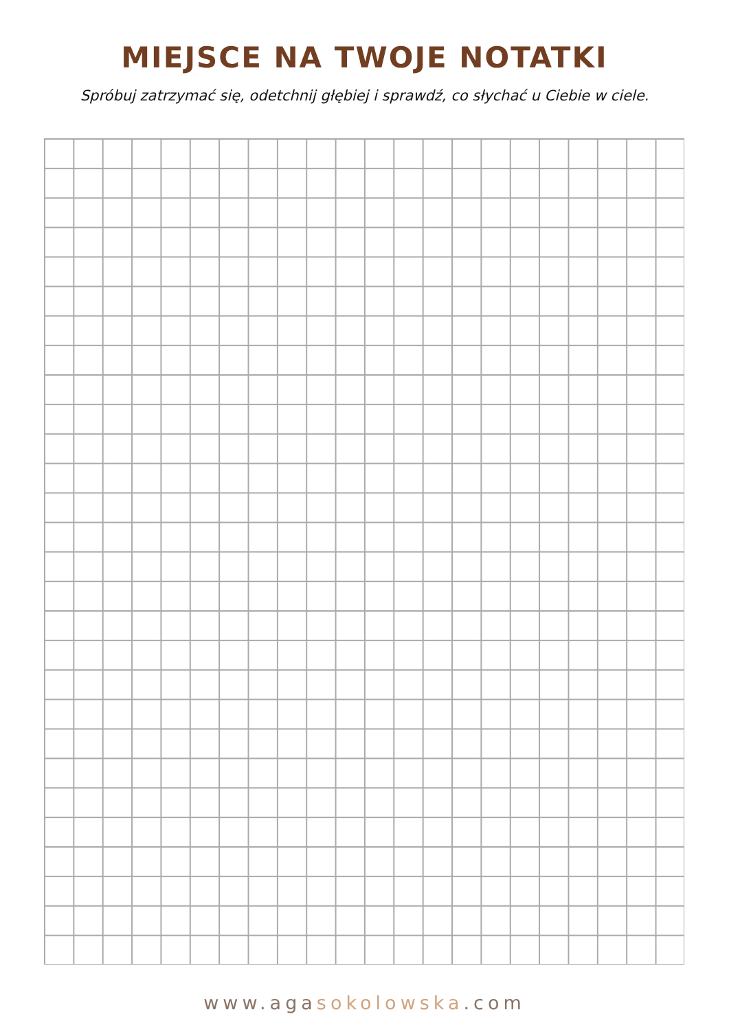MIEJSCE NA TWOJE NOTATKI
Spróbuj zatrzymać się, odetchnij głębiej i sprawdź, co słychać u Ciebie w ciele.
www.agasokolowska.com